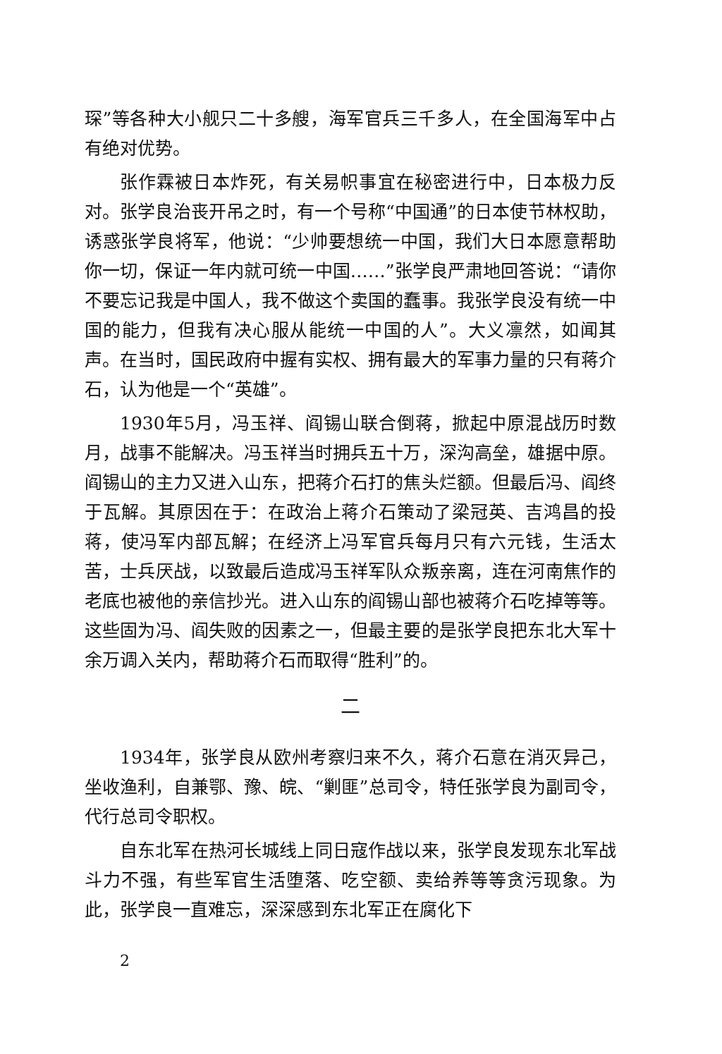琛”等各种大小舰只二十多艘，海军官兵三千多人，在全国海军中占有绝对优势。
张作霖被日本炸死，有关易帜事宜在秘密进行中，日本极力反对。张学良治丧开吊之时，有一个号称“中国通”的日本使节林权助，诱惑张学良将军，他说：“少帅要想统一中国，我们大日本愿意帮助你一切，保证一年内就可统一中国……”张学良严肃地回答说：“请你不要忘记我是中国人，我不做这个卖国的蠢事。我张学良没有统一中国的能力，但我有决心服从能统一中国的人”。大义凛然，如闻其声。在当时，国民政府中握有实权、拥有最大的军事力量的只有蒋介石，认为他是一个“英雄”。
1930年5月，冯玉祥、阎锡山联合倒蒋，掀起中原混战历时数月，战事不能解决。冯玉祥当时拥兵五十万，深沟高垒，雄据中原。阎锡山的主力又进入山东，把蒋介石打的焦头烂额。但最后冯、阎终于瓦解。其原因在于：在政治上蒋介石策动了梁冠英、吉鸿昌的投蒋，使冯军内部瓦解；在经济上冯军官兵每月只有六元钱，生活太苦，士兵厌战，以致最后造成冯玉祥军队众叛亲离，连在河南焦作的老底也被他的亲信抄光。进入山东的阎锡山部也被蒋介石吃掉等等。这些固为冯、阎失败的因素之一，但最主要的是张学良把东北大军十余万调入关内，帮助蒋介石而取得“胜利”的。
二
1934年，张学良从欧州考察归来不久，蒋介石意在消灭异己，坐收渔利，自兼鄂、豫、皖、“剿匪”总司令，特任张学良为副司令，代行总司令职权。
自东北军在热河长城线上同日寇作战以来，张学良发现东北军战斗力不强，有些军官生活堕落、吃空额、卖给养等等贪污现象。为此，张学良一直难忘，深深感到东北军正在腐化下
2